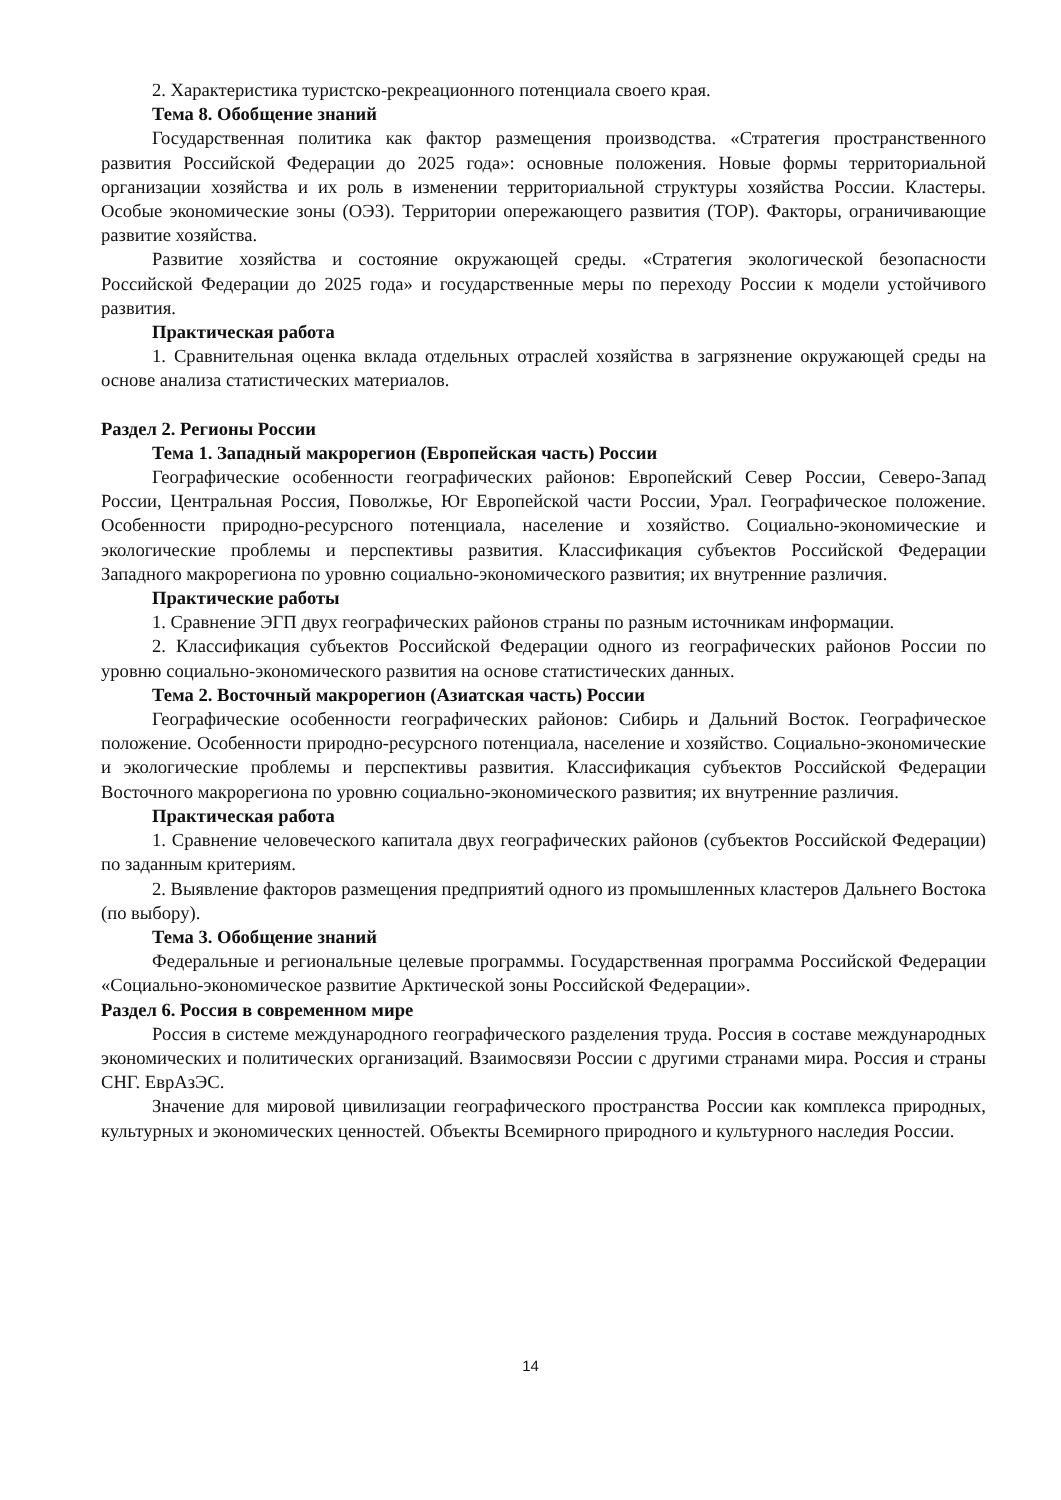2. Характеристика туристско-рекреационного потенциала своего края.
Тема 8. Обобщение знаний
Государственная политика как фактор размещения производства. «Стратегия пространственного развития Российской Федерации до 2025 года»: основные положения. Новые формы территориальной организации хозяйства и их роль в изменении территориальной структуры хозяйства России. Кластеры. Особые экономические зоны (ОЭЗ). Территории опережающего развития (ТОР). Факторы, ограничивающие развитие хозяйства.
Развитие хозяйства и состояние окружающей среды. «Стратегия экологической безопасности Российской Федерации до 2025 года» и государственные меры по переходу России к модели устойчивого развития.
Практическая работа
1. Сравнительная оценка вклада отдельных отраслей хозяйства в загрязнение окружающей среды на основе анализа статистических материалов.
Раздел 2. Регионы России
Тема 1. Западный макрорегион (Европейская часть) России
Географические особенности географических районов: Европейский Север России, Северо-Запад России, Центральная Россия, Поволжье, Юг Европейской части России, Урал. Географическое положение. Особенности природно-ресурсного потенциала, население и хозяйство. Социально-экономические и экологические проблемы и перспективы развития. Классификация субъектов Российской Федерации Западного макрорегиона по уровню социально-экономического развития; их внутренние различия.
Практические работы
1. Сравнение ЭГП двух географических районов страны по разным источникам информации.
2. Классификация субъектов Российской Федерации одного из географических районов России по уровню социально-экономического развития на основе статистических данных.
Тема 2. Восточный макрорегион (Азиатская часть) России
Географические особенности географических районов: Сибирь и Дальний Восток. Географическое положение. Особенности природно-ресурсного потенциала, население и хозяйство. Социально-экономические и экологические проблемы и перспективы развития. Классификация субъектов Российской Федерации Восточного макрорегиона по уровню социально-экономического развития; их внутренние различия.
Практическая работа
1. Сравнение человеческого капитала двух географических районов (субъектов Российской Федерации) по заданным критериям.
2. Выявление факторов размещения предприятий одного из промышленных кластеров Дальнего Востока (по выбору).
Тема 3. Обобщение знаний
Федеральные и региональные целевые программы. Государственная программа Российской Федерации «Социально-экономическое развитие Арктической зоны Российской Федерации».
Раздел 6. Россия в современном мире
Россия в системе международного географического разделения труда. Россия в составе международных экономических и политических организаций. Взаимосвязи России с другими странами мира. Россия и страны СНГ. ЕврАзЭС.
Значение для мировой цивилизации географического пространства России как комплекса природных, культурных и экономических ценностей. Объекты Всемирного природного и культурного наследия России.
14